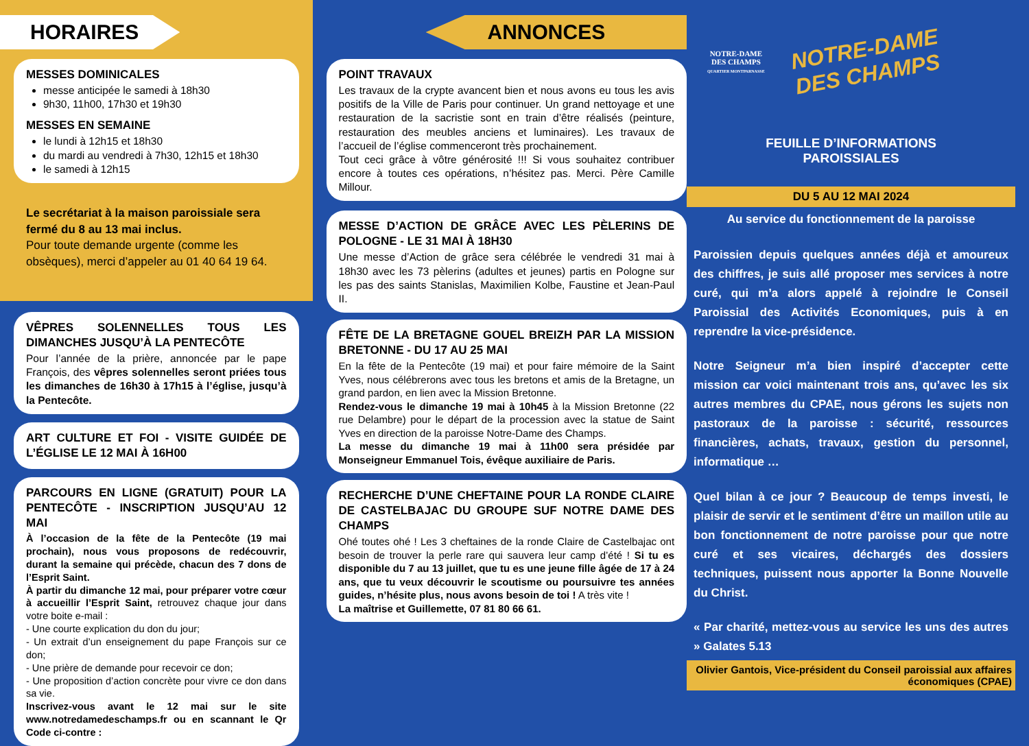HORAIRES
MESSES DOMINICALES
messe anticipée le samedi à 18h30
9h30, 11h00, 17h30 et 19h30
MESSES EN SEMAINE
le lundi à 12h15 et 18h30
du mardi au vendredi à 7h30, 12h15 et 18h30
le samedi à 12h15
Le secrétariat à la maison paroissiale sera fermé du 8 au 13 mai inclus.
Pour toute demande urgente (comme les obsèques), merci d’appeler au 01 40 64 19 64.
VÊPRES SOLENNELLES TOUS LES DIMANCHES JUSQU’À LA PENTECÔTE
Pour l’année de la prière, annoncée par le pape François, des vêpres solennelles seront priées tous les dimanches de 16h30 à 17h15 à l’église, jusqu’à la Pentecôte.
ART CULTURE ET FOI - VISITE GUIDÉE DE L’ÉGLISE LE 12 MAI À 16H00
PARCOURS EN LIGNE (GRATUIT) POUR LA PENTECÔTE - INSCRIPTION JUSQU’AU 12 MAI
À l’occasion de la fête de la Pentecôte (19 mai prochain), nous vous proposons de redécouvrir, durant la semaine qui précède, chacun des 7 dons de l’Esprit Saint.
À partir du dimanche 12 mai, pour préparer votre cœur à accueillir l’Esprit Saint, retrouvez chaque jour dans votre boite e-mail :
- Une courte explication du don du jour;
- Un extrait d’un enseignement du pape François sur ce don;
- Une prière de demande pour recevoir ce don;
- Une proposition d’action concrète pour vivre ce don dans sa vie.
Inscrivez-vous avant le 12 mai sur le site www.notredamedeschamps.fr ou en scannant le Qr Code ci-contre :
ANNONCES
POINT TRAVAUX
Les travaux de la crypte avancent bien et nous avons eu tous les avis positifs de la Ville de Paris pour continuer. Un grand nettoyage et une restauration de la sacristie sont en train d’être réalisés (peinture, restauration des meubles anciens et luminaires). Les travaux de l’accueil de l’église commenceront très prochainement.
Tout ceci grâce à vôtre générosité !!! Si vous souhaitez contribuer encore à toutes ces opérations, n’hésitez pas. Merci. Père Camille Millour.
MESSE D’ACTION DE GRÂCE AVEC LES PÈLERINS DE POLOGNE - LE 31 MAI À 18H30
Une messe d’Action de grâce sera célébrée le vendredi 31 mai à 18h30 avec les 73 pèlerins (adultes et jeunes) partis en Pologne sur les pas des saints Stanislas, Maximilien Kolbe, Faustine et Jean-Paul II.
FÊTE DE LA BRETAGNE GOUEL BREIZH PAR LA MISSION BRETONNE - DU 17 AU 25 MAI
En la fête de la Pentecôte (19 mai) et pour faire mémoire de la Saint Yves, nous célébrerons avec tous les bretons et amis de la Bretagne, un grand pardon, en lien avec la Mission Bretonne.
Rendez-vous le dimanche 19 mai à 10h45 à la Mission Bretonne (22 rue Delambre) pour le départ de la procession avec la statue de Saint Yves en direction de la paroisse Notre-Dame des Champs.
La messe du dimanche 19 mai à 11h00 sera présidée par Monseigneur Emmanuel Tois, évêque auxiliaire de Paris.
RECHERCHE D’UNE CHEFTAINE POUR LA RONDE CLAIRE DE CASTELBAJAC DU GROUPE SUF NOTRE DAME DES CHAMPS
Ohé toutes ohé ! Les 3 cheftaines de la ronde Claire de Castelbajac ont besoin de trouver la perle rare qui sauvera leur camp d’été ! Si tu es disponible du 7 au 13 juillet, que tu es une jeune fille âgée de 17 à 24 ans, que tu veux découvrir le scoutisme ou poursuivre tes années guides, n’hésite plus, nous avons besoin de toi ! A très vite !
La maîtrise et Guillemette, 07 81 80 66 61.
NOTRE-DAME
DES CHAMPS
QUARTIER MONTPARNASSE
NOTRE-DAME
DES CHAMPS
FEUILLE D’INFORMATIONS
PAROISSIALES
DU 5 AU 12 MAI 2024
Au service du fonctionnement de la paroisse
Paroissien depuis quelques années déjà et amoureux des chiffres, je suis allé proposer mes services à notre curé, qui m’a alors appelé à rejoindre le Conseil Paroissial des Activités Economiques, puis à en reprendre la vice-présidence.
Notre Seigneur m’a bien inspiré d’accepter cette mission car voici maintenant trois ans, qu’avec les six autres membres du CPAE, nous gérons les sujets non pastoraux de la paroisse : sécurité, ressources financières, achats, travaux, gestion du personnel, informatique …
Quel bilan à ce jour ? Beaucoup de temps investi, le plaisir de servir et le sentiment d’être un maillon utile au bon fonctionnement de notre paroisse pour que notre curé et ses vicaires, déchargés des dossiers techniques, puissent nous apporter la Bonne Nouvelle du Christ.
« Par charité, mettez-vous au service les uns des autres » Galates 5.13
Olivier Gantois, Vice-président du Conseil paroissial aux affaires économiques (CPAE)